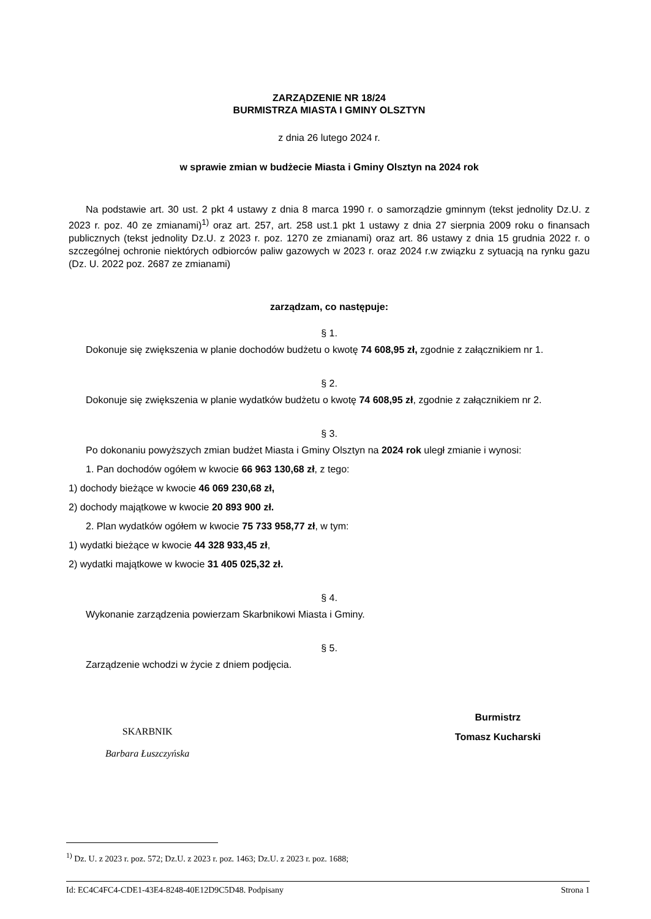ZARZĄDZENIE NR 18/24
BURMISTRZA MIASTA I GMINY OLSZTYN
z dnia 26 lutego 2024 r.
w sprawie zmian w budżecie Miasta i Gminy Olsztyn na 2024 rok
Na podstawie art. 30 ust. 2 pkt 4 ustawy z dnia 8 marca 1990 r. o samorządzie gminnym (tekst jednolity Dz.U. z 2023 r. poz. 40 ze zmianami)<sup>1)</sup> oraz art. 257, art. 258 ust.1 pkt 1 ustawy z dnia 27 sierpnia 2009 roku o finansach publicznych (tekst jednolity Dz.U. z 2023 r. poz. 1270 ze zmianami) oraz art. 86 ustawy z dnia 15 grudnia 2022 r. o szczególnej ochronie niektórych odbiorców paliw gazowych w 2023 r. oraz 2024 r.w związku z sytuacją na rynku gazu (Dz. U. 2022 poz. 2687 ze zmianami)
zarządzam, co następuje:
§ 1.
Dokonuje się zwiększenia w planie dochodów budżetu o kwotę 74 608,95 zł, zgodnie z załącznikiem nr 1.
§ 2.
Dokonuje się zwiększenia w planie wydatków budżetu o kwotę 74 608,95 zł, zgodnie z załącznikiem nr 2.
§ 3.
Po dokonaniu powyższych zmian budżet Miasta i Gminy Olsztyn na 2024 rok uległ zmianie i wynosi:
1. Pan dochodów ogółem w kwocie 66 963 130,68 zł, z tego:
1) dochody bieżące w kwocie 46 069 230,68 zł,
2) dochody majątkowe w kwocie 20 893 900 zł.
2. Plan wydatków ogółem w kwocie 75 733 958,77 zł, w tym:
1) wydatki bieżące w kwocie 44 328 933,45 zł,
2) wydatki majątkowe w kwocie 31 405 025,32 zł.
§ 4.
Wykonanie zarządzenia powierzam Skarbnikowi Miasta i Gminy.
§ 5.
Zarządzenie wchodzi w życie z dniem podjęcia.
SKARBNIK
Barbara Łuszczyńska
Burmistrz
Tomasz Kucharski
<sup>1)</sup> Dz. U. z 2023 r. poz. 572; Dz.U. z 2023 r. poz. 1463; Dz.U. z 2023 r. poz. 1688;
Id: EC4C4FC4-CDE1-43E4-8248-40E12D9C5D48. Podpisany Strona 1